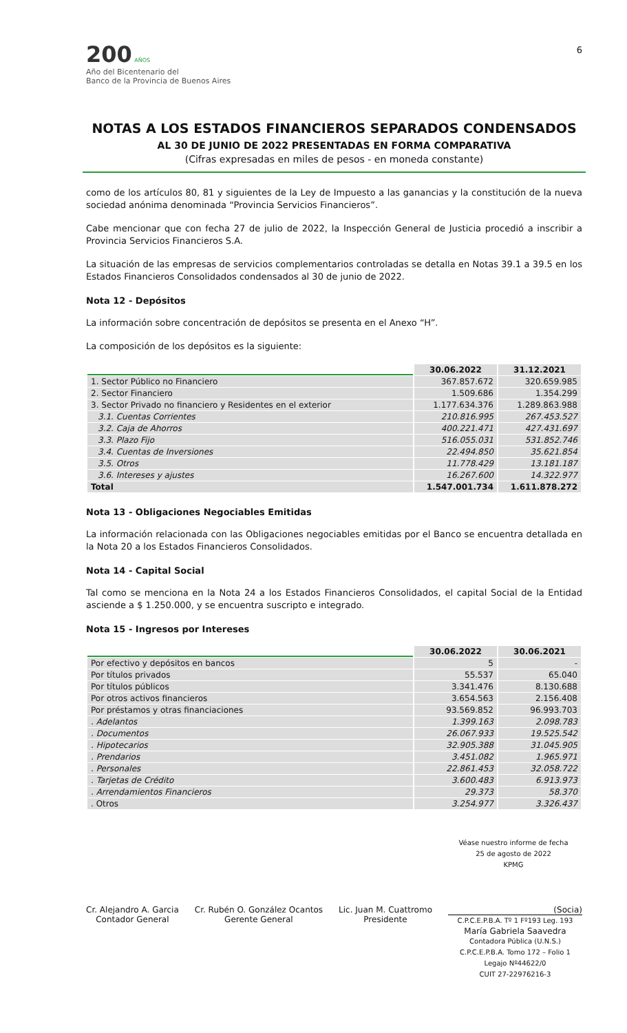6
200 AÑOS
Año del Bicentenario del
Banco de la Provincia de Buenos Aires
NOTAS A LOS ESTADOS FINANCIEROS SEPARADOS CONDENSADOS
AL 30 DE JUNIO DE 2022 PRESENTADAS EN FORMA COMPARATIVA
(Cifras expresadas en miles de pesos - en moneda constante)
como de los artículos 80, 81 y siguientes de la Ley de Impuesto a las ganancias y la constitución de la nueva sociedad anónima denominada “Provincia Servicios Financieros”.
Cabe mencionar que con fecha 27 de julio de 2022, la Inspección General de Justicia procedió a inscribir a Provincia Servicios Financieros S.A.
La situación de las empresas de servicios complementarios controladas se detalla en Notas 39.1 a 39.5 en los Estados Financieros Consolidados condensados al 30 de junio de 2022.
Nota 12 - Depósitos
La información sobre concentración de depósitos se presenta en el Anexo “H”.
La composición de los depósitos es la siguiente:
| | 30.06.2022 | 31.12.2021 |
| --- | --- | --- |
| 1. Sector Público no Financiero | 367.857.672 | 320.659.985 |
| 2. Sector Financiero | 1.509.686 | 1.354.299 |
| 3. Sector Privado no financiero y Residentes en el exterior | 1.177.634.376 | 1.289.863.988 |
| 3.1. Cuentas Corrientes | 210.816.995 | 267.453.527 |
| 3.2. Caja de Ahorros | 400.221.471 | 427.431.697 |
| 3.3. Plazo Fijo | 516.055.031 | 531.852.746 |
| 3.4. Cuentas de Inversiones | 22.494.850 | 35.621.854 |
| 3.5. Otros | 11.778.429 | 13.181.187 |
| 3.6. Intereses y ajustes | 16.267.600 | 14.322.977 |
| Total | 1.547.001.734 | 1.611.878.272 |
Nota 13 - Obligaciones Negociables Emitidas
La información relacionada con las Obligaciones negociables emitidas por el Banco se encuentra detallada en la Nota 20 a los Estados Financieros Consolidados.
Nota 14 - Capital Social
Tal como se menciona en la Nota 24 a los Estados Financieros Consolidados, el capital Social de la Entidad asciende a $ 1.250.000, y se encuentra suscripto e integrado.
Nota 15 - Ingresos por Intereses
| | 30.06.2022 | 30.06.2021 |
| --- | --- | --- |
| Por efectivo y depósitos en bancos | 5 | - |
| Por títulos privados | 55.537 | 65.040 |
| Por títulos públicos | 3.341.476 | 8.130.688 |
| Por otros activos financieros | 3.654.563 | 2.156.408 |
| Por préstamos y otras financiaciones | 93.569.852 | 96.993.703 |
| . Adelantos | 1.399.163 | 2.098.783 |
| . Documentos | 26.067.933 | 19.525.542 |
| . Hipotecarios | 32.905.388 | 31.045.905 |
| . Prendarios | 3.451.082 | 1.965.971 |
| . Personales | 22.861.453 | 32.058.722 |
| . Tarjetas de Crédito | 3.600.483 | 6.913.973 |
| . Arrendamientos Financieros | 29.373 | 58.370 |
| . Otros | 3.254.977 | 3.326.437 |
Véase nuestro informe de fecha
25 de agosto de 2022
KPMG
Cr. Alejandro A. Garcia
Contador General
Cr. Rubén O. González Ocantos
Gerente General
Lic. Juan M. Cuattromo
Presidente
(Socia)
C.P.C.E.P.B.A. Tº 1 Fº193 Leg. 193
María Gabriela Saavedra
Contadora Pública (U.N.S.)
C.P.C.E.P.B.A. Tomo 172 – Folio 1
Legajo Nº44622/0
CUIT 27-22976216-3